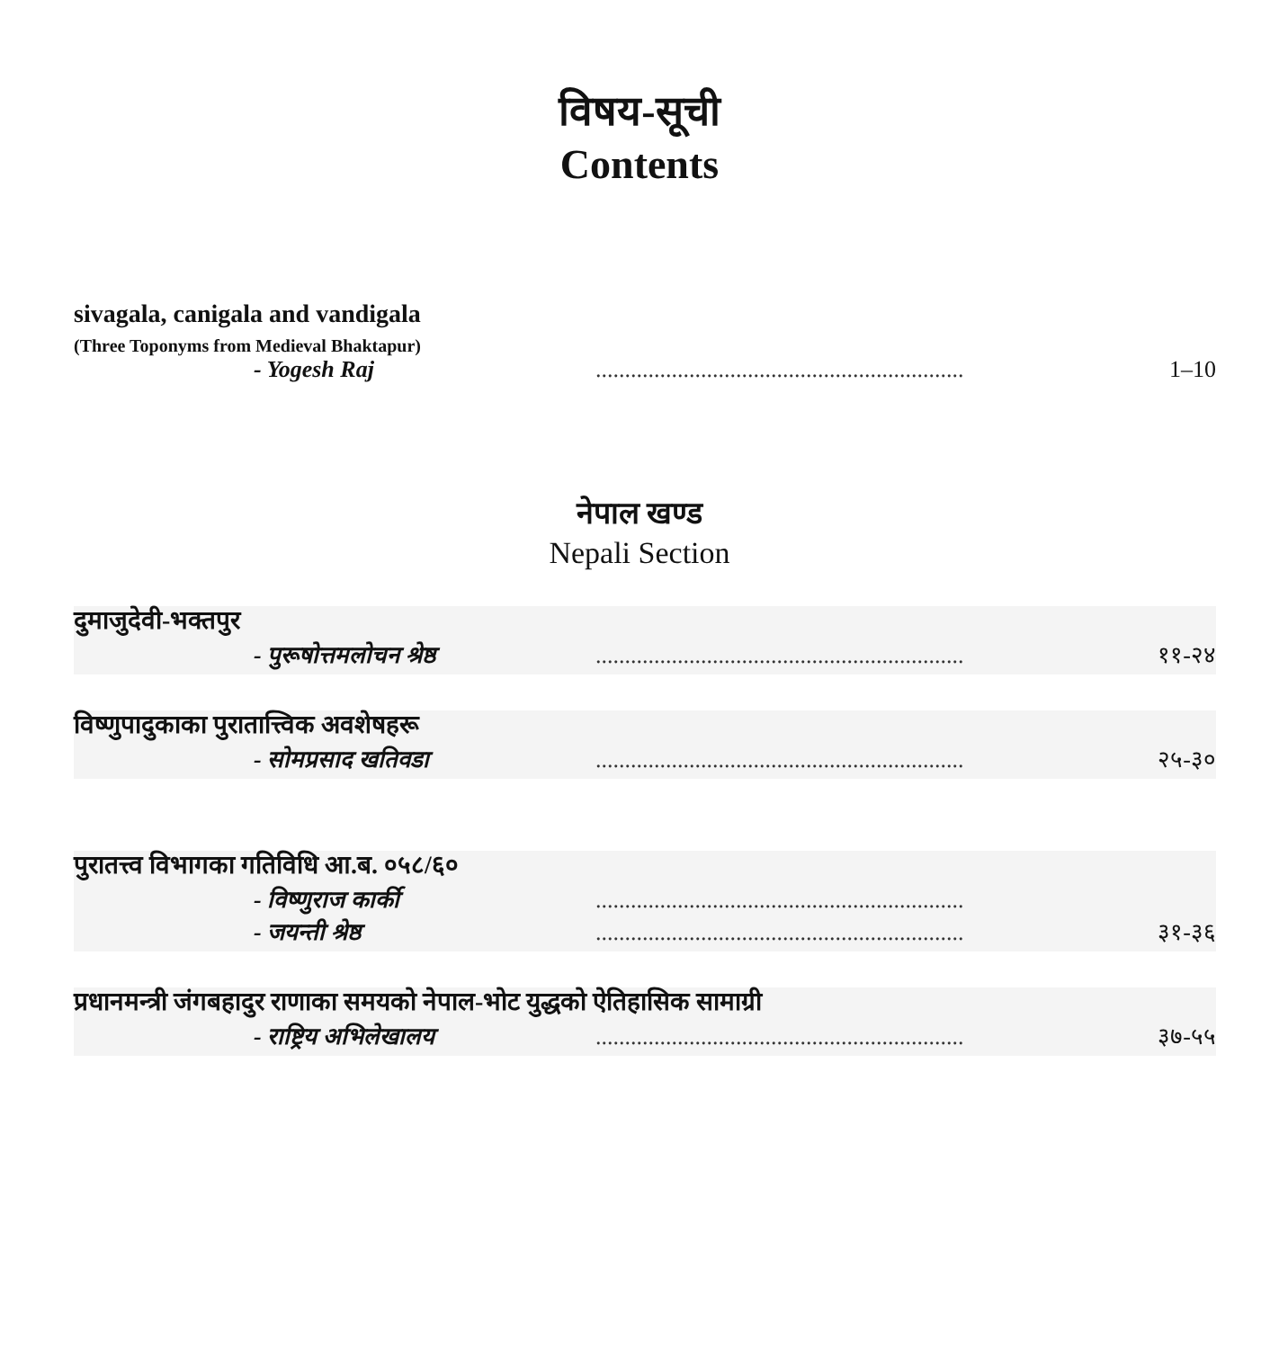विषय-सूची
Contents
sivagala, canigala and vandigala
(Three Toponyms from Medieval Bhaktapur)
- Yogesh Raj............................................................... 1–10
नेपाल खण्ड
Nepali Section
दुमाजुदेवी-भक्तपुर
- पुरूषोत्तमलोचन श्रेष्ठ............................................................... ११-२४
विष्णुपादुकाका पुरातात्त्विक अवशेषहरू
- सोमप्रसाद खतिवडा............................................................... २५-३०
पुरातत्त्व विभागका गतिविधि आ.ब. ०५८/६०
- विष्णुराज कार्की...............................................................
- जयन्ती श्रेष्ठ............................................................... ३१-३६
प्रधानमन्त्री जंगबहादुर राणाका समयको नेपाल-भोट युद्धको ऐतिहासिक सामाग्री
- राष्ट्रिय अभिलेखालय............................................................... ३७-५५